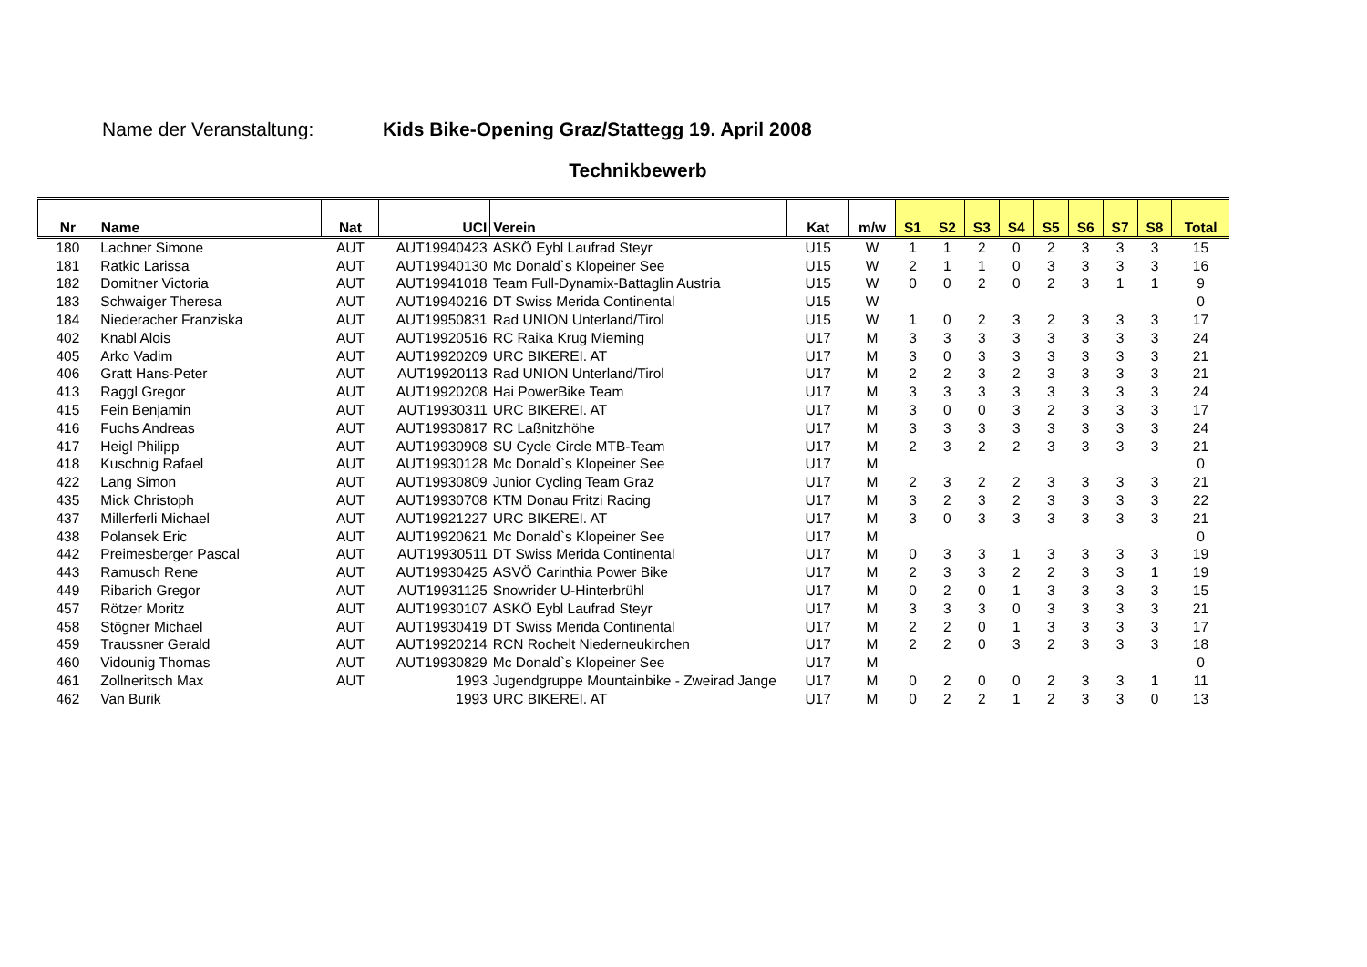Name der Veranstaltung: Kids Bike-Opening Graz/Stattegg 19. April 2008
Technikbewerb
| Nr | Name | Nat | UCI | Verein | Kat | m/w | S1 | S2 | S3 | S4 | S5 | S6 | S7 | S8 | Total |
| --- | --- | --- | --- | --- | --- | --- | --- | --- | --- | --- | --- | --- | --- | --- | --- |
| 180 | Lachner Simone | AUT | AUT19940423 | ASKÖ Eybl Laufrad Steyr | U15 | W | 1 | 1 | 2 | 0 | 2 | 3 | 3 | 3 | 15 |
| 181 | Ratkic Larissa | AUT | AUT19940130 | Mc Donald`s Klopeiner See | U15 | W | 2 | 1 | 1 | 0 | 3 | 3 | 3 | 3 | 16 |
| 182 | Domitner Victoria | AUT | AUT19941018 | Team Full-Dynamix-Battaglin Austria | U15 | W | 0 | 0 | 2 | 0 | 2 | 3 | 1 | 1 | 9 |
| 183 | Schwaiger Theresa | AUT | AUT19940216 | DT Swiss Merida Continental | U15 | W | | | | | | | | | 0 |
| 184 | Niederacher Franziska | AUT | AUT19950831 | Rad UNION Unterland/Tirol | U15 | W | 1 | 0 | 2 | 3 | 2 | 3 | 3 | 3 | 17 |
| 402 | Knabl Alois | AUT | AUT19920516 | RC Raika Krug Mieming | U17 | M | 3 | 3 | 3 | 3 | 3 | 3 | 3 | 3 | 24 |
| 405 | Arko Vadim | AUT | AUT19920209 | URC BIKEREI. AT | U17 | M | 3 | 0 | 3 | 3 | 3 | 3 | 3 | 3 | 21 |
| 406 | Gratt Hans-Peter | AUT | AUT19920113 | Rad UNION Unterland/Tirol | U17 | M | 2 | 2 | 3 | 2 | 3 | 3 | 3 | 3 | 21 |
| 413 | Raggl Gregor | AUT | AUT19920208 | Hai PowerBike Team | U17 | M | 3 | 3 | 3 | 3 | 3 | 3 | 3 | 3 | 24 |
| 415 | Fein Benjamin | AUT | AUT19930311 | URC BIKEREI. AT | U17 | M | 3 | 0 | 0 | 3 | 2 | 3 | 3 | 3 | 17 |
| 416 | Fuchs Andreas | AUT | AUT19930817 | RC Laßnitzhöhe | U17 | M | 3 | 3 | 3 | 3 | 3 | 3 | 3 | 3 | 24 |
| 417 | Heigl Philipp | AUT | AUT19930908 | SU Cycle Circle MTB-Team | U17 | M | 2 | 3 | 2 | 2 | 3 | 3 | 3 | 3 | 21 |
| 418 | Kuschnig Rafael | AUT | AUT19930128 | Mc Donald`s Klopeiner See | U17 | M | | | | | | | | | 0 |
| 422 | Lang Simon | AUT | AUT19930809 | Junior Cycling Team Graz | U17 | M | 2 | 3 | 2 | 2 | 3 | 3 | 3 | 3 | 21 |
| 435 | Mick Christoph | AUT | AUT19930708 | KTM Donau Fritzi Racing | U17 | M | 3 | 2 | 3 | 2 | 3 | 3 | 3 | 3 | 22 |
| 437 | Millerferli Michael | AUT | AUT19921227 | URC BIKEREI. AT | U17 | M | 3 | 0 | 3 | 3 | 3 | 3 | 3 | 3 | 21 |
| 438 | Polansek Eric | AUT | AUT19920621 | Mc Donald`s Klopeiner See | U17 | M | | | | | | | | | 0 |
| 442 | Preimesberger Pascal | AUT | AUT19930511 | DT Swiss Merida Continental | U17 | M | 0 | 3 | 3 | 1 | 3 | 3 | 3 | 3 | 19 |
| 443 | Ramusch Rene | AUT | AUT19930425 | ASVÖ Carinthia Power Bike | U17 | M | 2 | 3 | 3 | 2 | 2 | 3 | 3 | 1 | 19 |
| 449 | Ribarich Gregor | AUT | AUT19931125 | Snowrider U-Hinterbrühl | U17 | M | 0 | 2 | 0 | 1 | 3 | 3 | 3 | 3 | 15 |
| 457 | Rötzer Moritz | AUT | AUT19930107 | ASKÖ Eybl Laufrad Steyr | U17 | M | 3 | 3 | 3 | 0 | 3 | 3 | 3 | 3 | 21 |
| 458 | Stögner Michael | AUT | AUT19930419 | DT Swiss Merida Continental | U17 | M | 2 | 2 | 0 | 1 | 3 | 3 | 3 | 3 | 17 |
| 459 | Traussner Gerald | AUT | AUT19920214 | RCN Rochelt Niederneukirchen | U17 | M | 2 | 2 | 0 | 3 | 2 | 3 | 3 | 3 | 18 |
| 460 | Vidounig Thomas | AUT | AUT19930829 | Mc Donald`s Klopeiner See | U17 | M | | | | | | | | | 0 |
| 461 | Zollneritsch Max | AUT | 1993 | Jugendgruppe Mountainbike - Zweirad Jange | U17 | M | 0 | 2 | 0 | 0 | 2 | 3 | 3 | 1 | 11 |
| 462 | Van Burik | | 1993 | URC BIKEREI. AT | U17 | M | 0 | 2 | 2 | 1 | 2 | 3 | 3 | 0 | 13 |